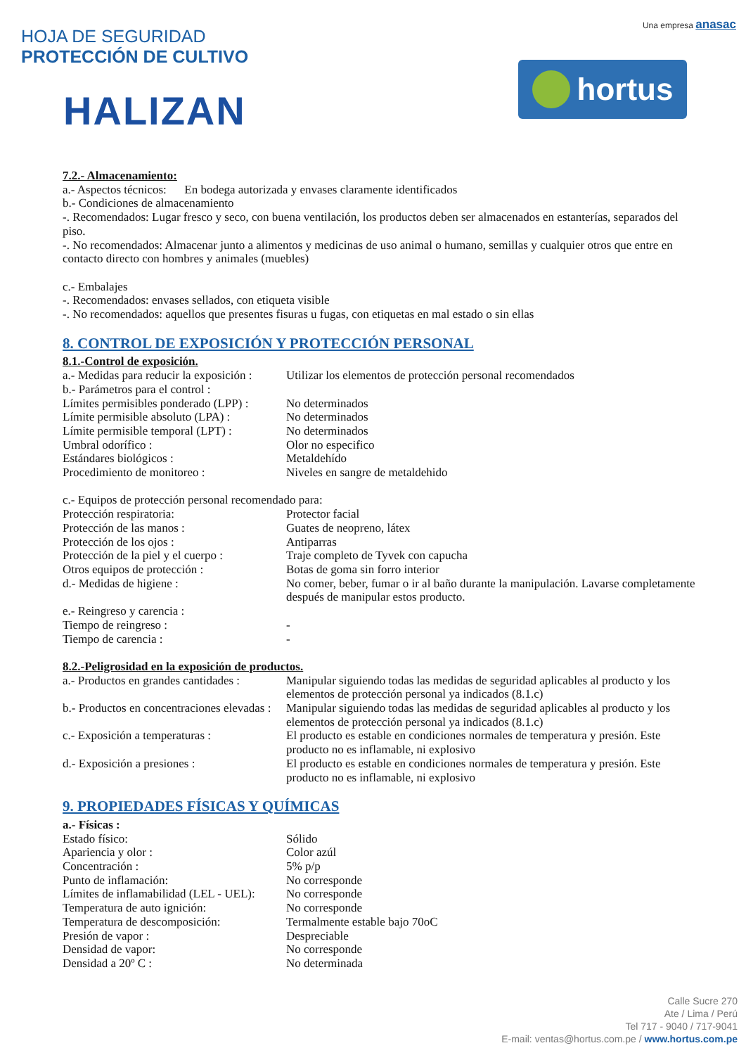HOJA DE SEGURIDAD
PROTECCIÓN DE CULTIVO
HALIZAN
Una empresa anasac
hortus
7.2.- Almacenamiento:
a.- Aspectos técnicos: En bodega autorizada y envases claramente identificados
b.- Condiciones de almacenamiento
-. Recomendados: Lugar fresco y seco, con buena ventilación, los productos deben ser almacenados en estanterías, separados del piso.
-. No recomendados: Almacenar junto a alimentos y medicinas de uso animal o humano, semillas y cualquier otros que entre en contacto directo con hombres y animales (muebles)
c.- Embalajes
-. Recomendados: envases sellados, con etiqueta visible
-. No recomendados: aquellos que presentes fisuras u fugas, con etiquetas en mal estado o sin ellas
8. CONTROL DE EXPOSICIÓN Y PROTECCIÓN PERSONAL
8.1.-Control de exposición.
| a.- Medidas para reducir la exposición : | Utilizar los elementos de protección personal recomendados |
| b.- Parámetros para el control : | |
| Límites permisibles ponderado (LPP) : | No determinados |
| Límite permisible absoluto (LPA) : | No determinados |
| Límite permisible temporal (LPT) : | No determinados |
| Umbral odorífico : | Olor no especifico |
| Estándares biológicos : | Metaldehído |
| Procedimiento de monitoreo : | Niveles en sangre de metaldehido |
| c.- Equipos de protección personal recomendado para: | |
| Protección respiratoria: | Protector facial |
| Protección de las manos : | Guates de neopreno, látex |
| Protección de los ojos : | Antiparras |
| Protección de la piel y el cuerpo : | Traje completo de Tyvek con capucha |
| Otros equipos de protección : | Botas de goma sin forro interior |
| d.- Medidas de higiene : | No comer, beber, fumar o ir al baño durante la manipulación. Lavarse completamente después de manipular estos producto. |
| e.- Reingreso y carencia : | |
| Tiempo de reingreso : | - |
| Tiempo de carencia : | - |
8.2.-Peligrosidad en la exposición de productos.
| a.- Productos en grandes cantidades : | Manipular siguiendo todas las medidas de seguridad aplicables al producto y los elementos de protección personal ya indicados (8.1.c) |
| b.- Productos en concentraciones elevadas : | Manipular siguiendo todas las medidas de seguridad aplicables al producto y los elementos de protección personal ya indicados (8.1.c) |
| c.- Exposición a temperaturas : | El producto es estable en condiciones normales de temperatura y presión. Este producto no es inflamable, ni explosivo |
| d.- Exposición a presiones : | El producto es estable en condiciones normales de temperatura y presión. Este producto no es inflamable, ni explosivo |
9. PROPIEDADES FÍSICAS Y QUÍMICAS
a.- Físicas :
| Estado físico: | Sólido |
| Apariencia y olor : | Color azúl |
| Concentración : | 5% p/p |
| Punto de inflamación: | No corresponde |
| Límites de inflamabilidad (LEL - UEL): | No corresponde |
| Temperatura de auto ignición: | No corresponde |
| Temperatura de descomposición: | Termalmente estable bajo 70oC |
| Presión de vapor : | Despreciable |
| Densidad de vapor: | No corresponde |
| Densidad a 20º C : | No determinada |
Calle Sucre 270
Ate / Lima / Perú
Tel 717 - 9040 / 717-9041
E-mail: ventas@hortus.com.pe / www.hortus.com.pe